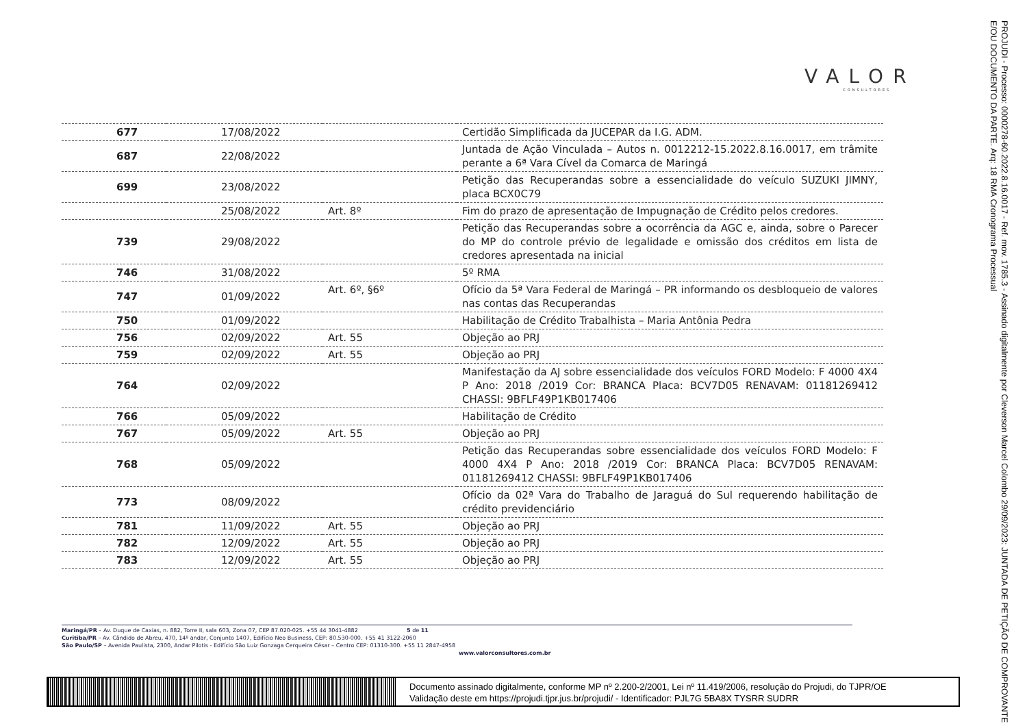VALOR
CONSULTORES
PROJUDI - Processo: 0000278-60.2022.8.16.0017 - Ref. mov. 1785.3 - Assinado digitalmente por Cleverson Marcel Colombo 29/09/2023: JUNTADA DE PETIÇÃO DE COMPROVANTE E/OU DOCUMENTO DA PARTE. Arq: 18 RMA Cronograma Processual
| 677 | 17/08/2022 | | Certidão Simplificada da JUCEPAR da I.G. ADM. |
| 687 | 22/08/2022 | | Juntada de Ação Vinculada – Autos n. 0012212-15.2022.8.16.0017, em trâmite perante a 6ª Vara Cível da Comarca de Maringá |
| 699 | 23/08/2022 | | Petição das Recuperandas sobre a essencialidade do veículo SUZUKI JIMNY, placa BCX0C79 |
| | 25/08/2022 | Art. 8º | Fim do prazo de apresentação de Impugnação de Crédito pelos credores. |
| 739 | 29/08/2022 | | Petição das Recuperandas sobre a ocorrência da AGC e, ainda, sobre o Parecer do MP do controle prévio de legalidade e omissão dos créditos em lista de credores apresentada na inicial |
| 746 | 31/08/2022 | | 5º RMA |
| 747 | 01/09/2022 | Art. 6º, §6º | Ofício da 5ª Vara Federal de Maringá – PR informando os desbloqueio de valores nas contas das Recuperandas |
| 750 | 01/09/2022 | | Habilitação de Crédito Trabalhista – Maria Antônia Pedra |
| 756 | 02/09/2022 | Art. 55 | Objeção ao PRJ |
| 759 | 02/09/2022 | Art. 55 | Objeção ao PRJ |
| 764 | 02/09/2022 | | Manifestação da AJ sobre essencialidade dos veículos FORD Modelo: F 4000 4X4 P Ano: 2018 /2019 Cor: BRANCA Placa: BCV7D05 RENAVAM: 01181269412 CHASSI: 9BFLF49P1KB017406 |
| 766 | 05/09/2022 | | Habilitação de Crédito |
| 767 | 05/09/2022 | Art. 55 | Objeção ao PRJ |
| 768 | 05/09/2022 | | Petição das Recuperandas sobre essencialidade dos veículos FORD Modelo: F 4000 4X4 P Ano: 2018 /2019 Cor: BRANCA Placa: BCV7D05 RENAVAM: 01181269412 CHASSI: 9BFLF49P1KB017406 |
| 773 | 08/09/2022 | | Ofício da 02ª Vara do Trabalho de Jaraguá do Sul requerendo habilitação de crédito previdenciário |
| 781 | 11/09/2022 | Art. 55 | Objeção ao PRJ |
| 782 | 12/09/2022 | Art. 55 | Objeção ao PRJ |
| 783 | 12/09/2022 | Art. 55 | Objeção ao PRJ |
Maringá/PR – Av. Duque de Caxias, n. 882, Torre II, sala 603, Zona 07, CEP 87.020-025. +55 44 3041-4882 5 de 11
Curitiba/PR – Av. Cândido de Abreu, 470, 14º andar, Conjunto 1407, Edifício Neo Business, CEP: 80.530-000. +55 41 3122-2060
São Paulo/SP – Avenida Paulista, 2300, Andar Pilotis - Edifício São Luiz Gonzaga Cerqueira César – Centro CEP: 01310-300. +55 11 2847-4958
www.valorconsultores.com.br
Documento assinado digitalmente, conforme MP nº 2.200-2/2001, Lei nº 11.419/2006, resolução do Projudi, do TJPR/OE
Validação deste em https://projudi.tjpr.jus.br/projudi/ - Identificador: PJL7G 5BA8X TYSRR SUDRR